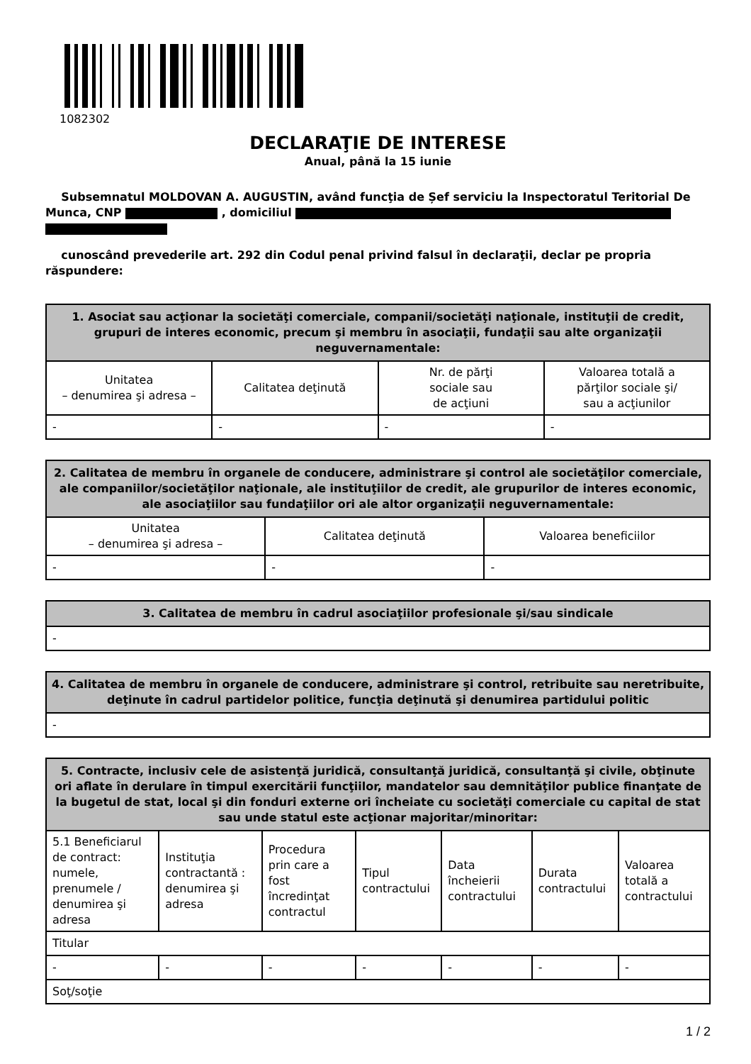1082302
DECLARAŢIE DE INTERESE
Anual, până la 15 iunie
Subsemnatul MOLDOVAN A. AUGUSTIN, având funcţia de Șef serviciu la Inspectoratul Teritorial De Munca, CNP , domiciliul
cunoscând prevederile art. 292 din Codul penal privind falsul în declaraţii, declar pe propria răspundere:
| 1. Asociat sau acţionar la societăţi comerciale, companii/societăţi naţionale, instituţii de credit, grupuri de interes economic, precum şi membru în asociaţii, fundaţii sau alte organizaţii neguvernamentale: | | | |
| --- | --- | --- | --- |
| Unitatea – denumirea şi adresa – | Calitatea deţinută | Nr. de părţi sociale sau de acţiuni | Valoarea totală a părţilor sociale şi/ sau a acţiunilor |
| - | - | - | - |
| 2. Calitatea de membru în organele de conducere, administrare şi control ale societăţilor comerciale, ale companiilor/societăţilor naţionale, ale instituţiilor de credit, ale grupurilor de interes economic, ale asociaţiilor sau fundaţiilor ori ale altor organizaţii neguvernamentale: | | |
| --- | --- | --- |
| Unitatea – denumirea şi adresa – | Calitatea deţinută | Valoarea beneficiilor |
| - | - | - |
| 3. Calitatea de membru în cadrul asociaţiilor profesionale şi/sau sindicale |
| --- |
| - |
| 4. Calitatea de membru în organele de conducere, administrare şi control, retribuite sau neretribuite, deţinute în cadrul partidelor politice, funcţia deţinută şi denumirea partidului politic |
| --- |
| - |
| 5. Contracte, inclusiv cele de asistenţă juridică, consultanţă juridică, consultanţă şi civile, obţinute ori aflate în derulare în timpul exercitării funcţiilor, mandatelor sau demnităţilor publice finanţate de la bugetul de stat, local şi din fonduri externe ori încheiate cu societăţi comerciale cu capital de stat sau unde statul este acţionar majoritar/minoritar: | | | | | | |
| --- | --- | --- | --- | --- | --- | --- |
| 5.1 Beneficiarul de contract: numele, prenumele / denumirea şi adresa | Instituţia contractantă : denumirea şi adresa | Procedura prin care a fost încredinţat contractul | Tipul contractului | Data încheierii contractului | Durata contractului | Valoarea totală a contractului |
| Titular | | | | | | |
| - | - | - | - | - | - | - |
| Soţ/soţie | | | | | | |
1 / 2